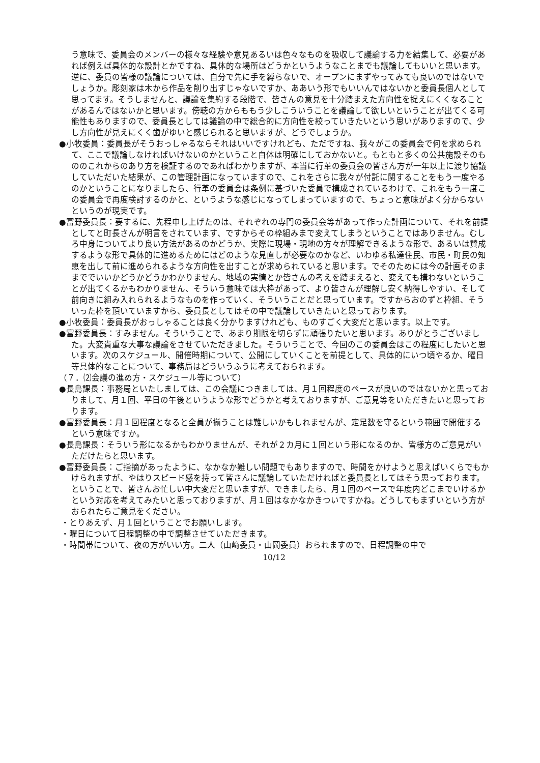う意味で、委員会のメンバーの様々な経験や意見あるいは色々なものを吸収して議論する力を結集して、必要があれば例えば具体的な設計とかですね、具体的な場所はどうかというようなことまでも議論してもいいと思います。逆に、委員の皆様の議論については、自分で先に手を縛らないで、オープンにまずやってみても良いのではないでしょうか。彫刻家は木から作品を削り出すじゃないですか、ああいう形でもいいんではないかと委員長個人として思ってます。そうしませんと、議論を集約する段階で、皆さんの意見を十分踏まえた方向性を捉えにくくなることがあるんではないかと思います。傍聴の方からももう少しこういうことを議論して欲しいということが出てくる可能性もありますので、委員長としては議論の中で総合的に方向性を絞っていきたいという思いがありますので、少し方向性が見えにくく歯がゆいと感じられると思いますが、どうでしょうか。
●小牧委員：委員長がそうおっしゃるならそれはいいですけれども、ただですね、我々がこの委員会で何を求められて、ここで議論しなければいけないのかということ自体は明確にしておかないと。もともと多くの公共施設そのもののこれからのあり方を検証するのであればわかりますが、本当に行革の委員会の皆さん方が一年以上に渡り協議していただいた結果が、この管理計画になっていますので、これをさらに我々が付託に関することをもう一度やるのかということになりましたら、行革の委員会は条例に基づいた委員で構成されているわけで、これをもう一度この委員会で再度検討するのかと、というような感じになってしまっていますので、ちょっと意味がよく分からないというのが現実です。
●富野委員長：要するに、先程申し上げたのは、それぞれの専門の委員会等があって作った計画について、それを前提としてと町長さんが明言をされています、ですからその枠組みまで変えてしまうということではありません。むしろ中身についてより良い方法があるのかどうか、実際に現場・現地の方々が理解できるような形で、あるいは賛成するような形で具体的に進めるためにはどのような見直しが必要なのかなど、いわゆる私達住民、市民・町民の知恵を出して前に進められるような方向性を出すことが求められていると思います。でそのためには今の計画そのままででいいかどうかどうかわかりません、地域の実情とか皆さんの考えを踏まえると、変えても構わないということが出てくるかもわかりません、そういう意味では大枠があって、より皆さんが理解し安く納得しやすい、そして前向きに組み入れられるようなものを作っていく、そういうことだと思っています。ですからおのずと枠組、そういった枠を頂いていますから、委員長としてはその中で議論していきたいと思っております。
●小牧委員：委員長がおっしゃることは良く分かりますけれども、ものすごく大変だと思います。以上です。
●富野委員長：すみません。そういうことで、あまり期限を切らずに頑張りたいと思います。ありがとうございました。大変貴重な大事な議論をさせていただきました。そういうことで、今回のこの委員会はこの程度にしたいと思います。次のスケジュール、開催時期について、公開にしていくことを前提として、具体的にいつ頃やるか、曜日等具体的なことについて、事務局はどういうふうに考えておられます。
（７．⑵会議の進め方・スケジュール等について）
●長島課長：事務局といたしましては、この会議につきましては、月１回程度のペースが良いのではないかと思っておりまして、月１回、平日の午後というような形でどうかと考えておりますが、ご意見等をいただきたいと思っております。
●富野委員長：月１回程度となると全員が揃うことは難しいかもしれませんが、定足数を守るという範囲で開催するという意味ですか。
●長島課長：そういう形になるかもわかりませんが、それが２カ月に１回という形になるのか、皆様方のご意見がいただけたらと思います。
●富野委員長：ご指摘があったように、なかなか難しい問題でもありますので、時間をかけようと思えばいくらでもかけられますが、やはりスピード感を持って皆さんに議論していただければと委員長としてはそう思っております。ということで、皆さんお忙しい中大変だと思いますが、できましたら、月１回のペースで年度内どこまでいけるかという対応を考えてみたいと思っておりますが、月１回はなかなかきついですかね。どうしてもまずいという方がおられたらご意見をください。
・とりあえず、月１回ということでお願いします。
・曜日について日程調整の中で調整させていただきます。
・時間帯について、夜の方がいい方。二人（山﨑委員・山岡委員）おられますので、日程調整の中で
10/12